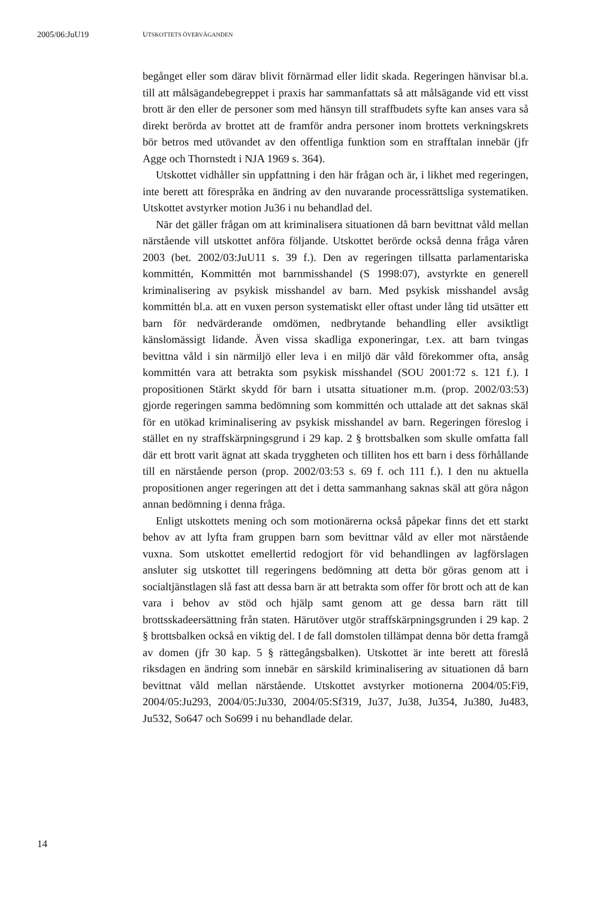2005/06:JuU19 UTSKOTTETS ÖVERVÄGANDEN
begånget eller som därav blivit förnärmad eller lidit skada. Regeringen hänvisar bl.a. till att målsägandebegreppet i praxis har sammanfattats så att målsägande vid ett visst brott är den eller de personer som med hänsyn till straffbudets syfte kan anses vara så direkt berörda av brottet att de framför andra personer inom brottets verkningskrets bör betros med utövandet av den offentliga funktion som en strafftalan innebär (jfr Agge och Thornstedt i NJA 1969 s. 364).
Utskottet vidhåller sin uppfattning i den här frågan och är, i likhet med regeringen, inte berett att förespråka en ändring av den nuvarande processrättsliga systematiken. Utskottet avstyrker motion Ju36 i nu behandlad del.
När det gäller frågan om att kriminalisera situationen då barn bevittnat våld mellan närstående vill utskottet anföra följande. Utskottet berörde också denna fråga våren 2003 (bet. 2002/03:JuU11 s. 39 f.). Den av regeringen tillsatta parlamentariska kommittén, Kommittén mot barnmisshandel (S 1998:07), avstyrkte en generell kriminalisering av psykisk misshandel av barn. Med psykisk misshandel avsåg kommittén bl.a. att en vuxen person systematiskt eller oftast under lång tid utsätter ett barn för nedvärderande omdömen, nedbrytande behandling eller avsiktligt känslomässigt lidande. Även vissa skadliga exponeringar, t.ex. att barn tvingas bevittna våld i sin närmiljö eller leva i en miljö där våld förekommer ofta, ansåg kommittén vara att betrakta som psykisk misshandel (SOU 2001:72 s. 121 f.). I propositionen Stärkt skydd för barn i utsatta situationer m.m. (prop. 2002/03:53) gjorde regeringen samma bedömning som kommittén och uttalade att det saknas skäl för en utökad kriminalisering av psykisk misshandel av barn. Regeringen föreslog i stället en ny straffskärpningsgrund i 29 kap. 2 § brottsbalken som skulle omfatta fall där ett brott varit ägnat att skada tryggheten och tilliten hos ett barn i dess förhållande till en närstående person (prop. 2002/03:53 s. 69 f. och 111 f.). I den nu aktuella propositionen anger regeringen att det i detta sammanhang saknas skäl att göra någon annan bedömning i denna fråga.
Enligt utskottets mening och som motionärerna också påpekar finns det ett starkt behov av att lyfta fram gruppen barn som bevittnar våld av eller mot närstående vuxna. Som utskottet emellertid redogjort för vid behandlingen av lagförslagen ansluter sig utskottet till regeringens bedömning att detta bör göras genom att i socialtjänstlagen slå fast att dessa barn är att betrakta som offer för brott och att de kan vara i behov av stöd och hjälp samt genom att ge dessa barn rätt till brottsskadeersättning från staten. Härutöver utgör straffskärpningsgrunden i 29 kap. 2 § brottsbalken också en viktig del. I de fall domstolen tillämpat denna bör detta framgå av domen (jfr 30 kap. 5 § rättegångsbalken). Utskottet är inte berett att föreslå riksdagen en ändring som innebär en särskild kriminalisering av situationen då barn bevittnat våld mellan närstående. Utskottet avstyrker motionerna 2004/05:Fi9, 2004/05:Ju293, 2004/05:Ju330, 2004/05:Sf319, Ju37, Ju38, Ju354, Ju380, Ju483, Ju532, So647 och So699 i nu behandlade delar.
14